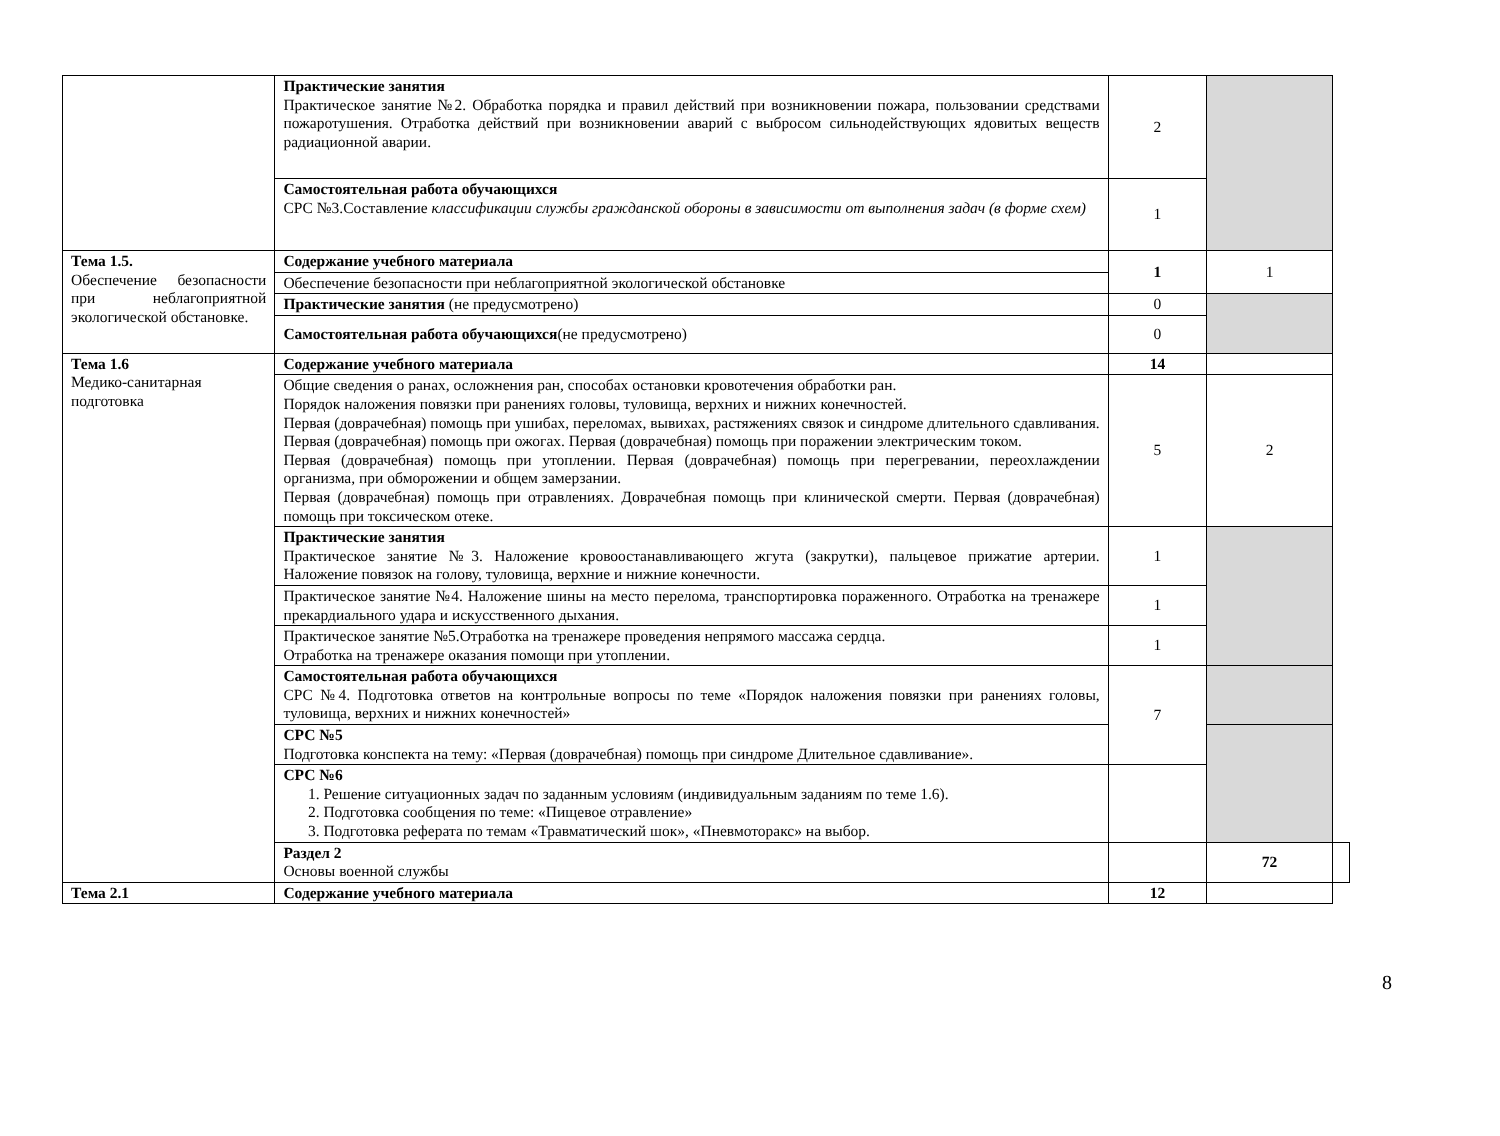| | Практические занятия Практическое занятие №2. Обработка порядка и правил действий при возникновении пожара, пользовании средствами пожаротушения. Отработка действий при возникновении аварий с выбросом сильнодействующих ядовитых веществ радиационной аварии. | 2 | | |
| | Самостоятельная работа обучающихся СРС №3.Составление классификации службы гражданской обороны в зависимости от выполнения задач (в форме схем) | 1 | | |
| Тема 1.5. Обеспечение безопасности при неблагоприятной экологической обстановке. | Содержание учебного материала | 1 | 1 | |
| | Обеспечение безопасности при неблагоприятной экологической обстановке | | | |
| | Практические занятия (не предусмотрено) | 0 | | |
| | Самостоятельная работа обучающихся (не предусмотрено) | 0 | | |
| Тема 1.6 Медико-санитарная подготовка | Содержание учебного материала | 14 | | |
| | Общие сведения о ранах, осложнения ран, способах остановки кровотечения обработки ран. Порядок наложения повязки при ранениях головы, туловища, верхних и нижних конечностей. Первая (доврачебная) помощь при ушибах, переломах, вывихах, растяжениях связок и синдроме длительного сдавливания. Первая (доврачебная) помощь при ожогах. Первая (доврачебная) помощь при поражении электрическим током. Первая (доврачебная) помощь при утоплении. Первая (доврачебная) помощь при перегревании, переохлаждении организма, при обморожении и общем замерзании. Первая (доврачебная) помощь при отравлениях. Доврачебная помощь при клинической смерти. Первая (доврачебная) помощь при токсическом отеке. | 5 | 2 | |
| | Практические занятия Практическое занятие №3. Наложение кровоостанавливающего жгута (закрутки), пальцевое прижатие артерии. Наложение повязок на голову, туловища, верхние и нижние конечности. | 1 | | |
| | Практическое занятие №4. Наложение шины на место перелома, транспортировка пораженного. Отработка на тренажере прекардиального удара и искусственного дыхания. | 1 | | |
| | Практическое занятие №5.Отработка на тренажере проведения непрямого массажа сердца. Отработка на тренажере оказания помощи при утоплении. | 1 | | |
| | Самостоятельная работа обучающихся СРС №4. Подготовка ответов на контрольные вопросы по теме «Порядок наложения повязки при ранениях головы, туловища, верхних и нижних конечностей» | 7 | | |
| | СРС №5 Подготовка конспекта на тему: «Первая (доврачебная) помощь при синдроме Длительное сдавливание». | | | |
| | СРС №6 1. Решение ситуационных задач по заданным условиям (индивидуальным заданиям по теме 1.6). 2. Подготовка сообщения по теме: «Пищевое отравление» 3. Подготовка реферата по темам «Травматический шок», «Пневмоторакс» на выбор. | | | |
| | Раздел 2 Основы военной службы | | 72 | |
| Тема 2.1 | Содержание учебного материала | 12 | | |
8